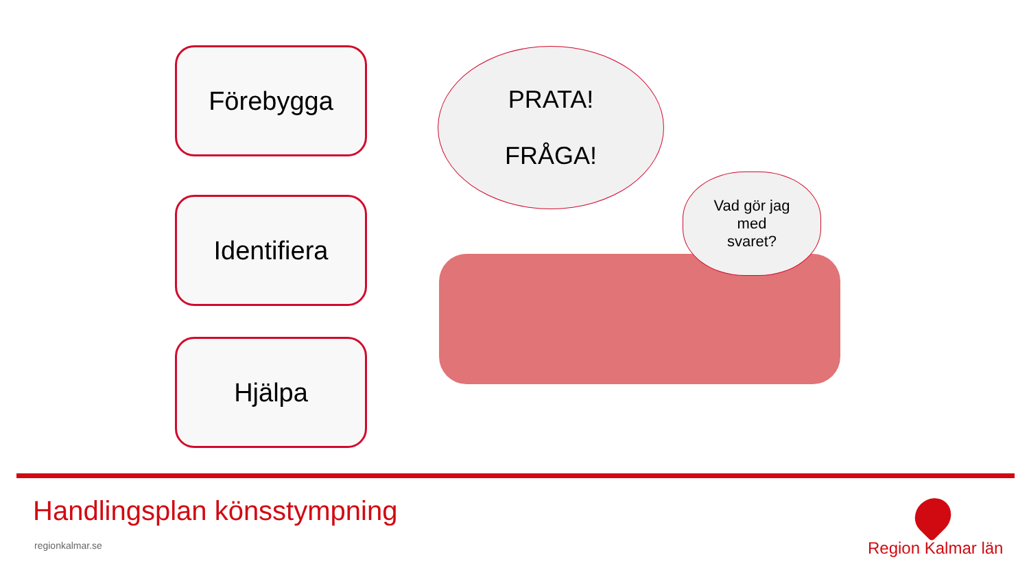Förebygga
Identifiera
Hjälpa
PRATA!
FRÅGA!
Vad gör jag
med
svaret?
Handlingsplan könsstympning
regionkalmar.se Region Kalmar län